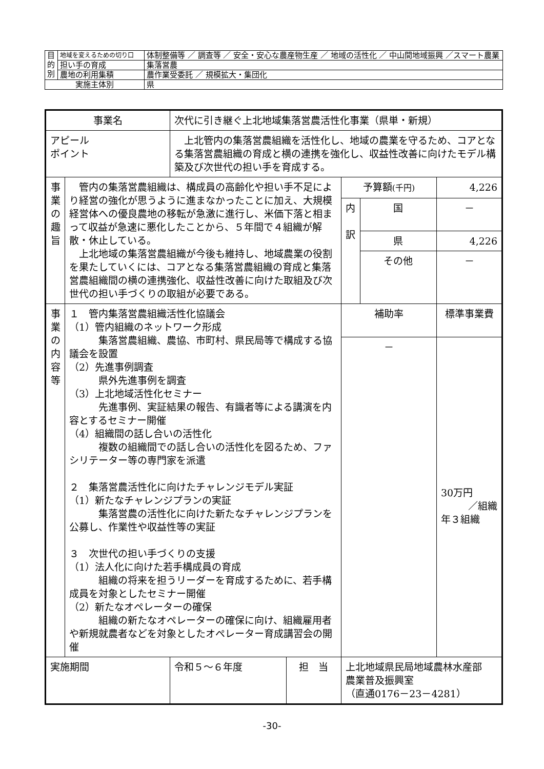| 目 的 別 | 地域を変えるための切り口 | 体制整備等 ／ 調査等 ／ 安全・安心な農産物生産 ／ 地域の活性化 ／ 中山間地域振興 ／スマート農業 |
| | 担い手の育成 | 集落営農 |
| | 農地の利用集積 | 農作業受委託 ／ 規模拡大・集団化 |
| 実施主体別 | | 県 |
| 事業名 | | 次代に引き継ぐ上北地域集落営農活性化事業（県単・新規） | | | | |
| アピール ポイント | | 上北管内の集落営農組織を活性化し、地域の農業を守るため、コアとなる集落営農組織の育成と横の連携を強化し、収益性改善に向けたモデル構築及び次世代の担い手を育成する。 | | | | |
| 事 業 の 趣 旨 | 管内の集落営農組織は、構成員の高齢化や担い手不足により経営の強化が思うように進まなかったことに加え、大規模経営体への優良農地の移転が急激に進行し、米価下落と相まって収益が急速に悪化したことから、５年間で４組織が解散・休止している。 上北地域の集落営農組織が今後も維持し、地域農業の役割を果たしていくには、コアとなる集落営農組織の育成と集落営農組織間の横の連携強化、収益性改善に向けた取組及び次世代の担い手づくりの取組が必要である。 | | | 予算額 (千円) | | 4,226 |
| | | | | 内 訳 | 国 | － |
| | | | | | 県 | 4,226 |
| | | | | | その他 | － |
| 事 業 の 内 容 等 | １ 管内集落営農組織活性化協議会 （1）管内組織のネットワーク形成 集落営農組織、農協、市町村、県民局等で構成する協議会を設置 （2）先進事例調査 県外先進事例を調査 （3）上北地域活性化セミナー 先進事例、実証結果の報告、有識者等による講演を内容とするセミナー開催 （4）組織間の話し合いの活性化 複数の組織間での話し合いの活性化を図るため、ファシリテーター等の専門家を派遣 ２ 集落営農活性化に向けたチャレンジモデル実証 （1）新たなチャレンジプランの実証 集落営農の活性化に向けた新たなチャレンジプランを公募し、作業性や収益性等の実証 ３ 次世代の担い手づくりの支援 （1）法人化に向けた若手構成員の育成 組織の将来を担うリーダーを育成するために、若手構成員を対象としたセミナー開催 （2）新たなオペレーターの確保 組織の新たなオペレーターの確保に向け、組織雇用者や新規就農者などを対象としたオペレーター育成講習会の開催 | | | 補助率 | | 標準事業費 |
| | | | | － | | 30万円 ／組織 年３組織 |
| 実施期間 | | 令和５～６年度 | 担 当 | 上北地域県民局地域農林水産部 農業普及振興室 （直通0176－23－4281） | | |
-30-